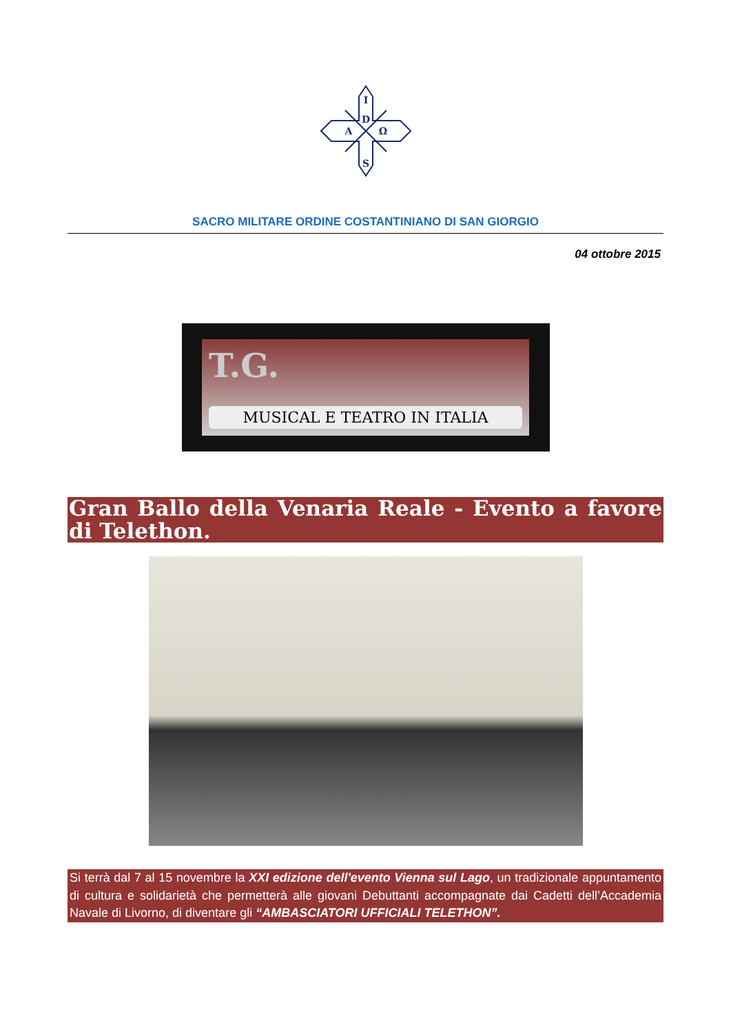I
D
S
A
Ω
SACRO MILITARE ORDINE COSTANTINIANO DI SAN GIORGIO
04 ottobre 2015
T.G.
MUSICAL E TEATRO IN ITALIA
Gran Ballo della Venaria Reale - Evento a favore di Telethon.
Si terrà dal 7 al 15 novembre la XXI edizione dell'evento Vienna sul Lago, un tradizionale appuntamento di cultura e solidarietà che permetterà alle giovani Debuttanti accompagnate dai Cadetti dell’Accademia Navale di Livorno, di diventare gli “AMBASCIATORI UFFICIALI TELETHON”.